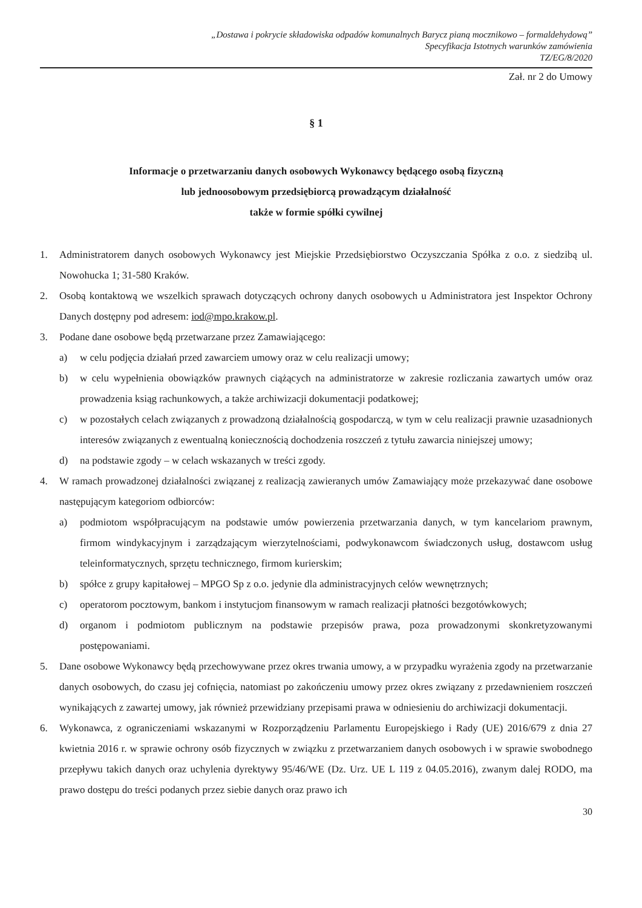„Dostawa i pokrycie składowiska odpadów komunalnych Barycz pianą mocznikowo – formaldehydową”
Specyfikacja Istotnych warunków zamówienia
TZ/EG/8/2020
Zał. nr 2 do Umowy
§ 1
Informacje o przetwarzaniu danych osobowych Wykonawcy będącego osobą fizyczną
lub jednoosobowym przedsiębiorcą prowadzącym działalność
także w formie spółki cywilnej
1. Administratorem danych osobowych Wykonawcy jest Miejskie Przedsiębiorstwo Oczyszczania Spółka z o.o. z siedzibą ul. Nowohucka 1; 31-580 Kraków.
2. Osobą kontaktową we wszelkich sprawach dotyczących ochrony danych osobowych u Administratora jest Inspektor Ochrony Danych dostępny pod adresem: iod@mpo.krakow.pl.
3. Podane dane osobowe będą przetwarzane przez Zamawiającego:
a) w celu podjęcia działań przed zawarciem umowy oraz w celu realizacji umowy;
b) w celu wypełnienia obowiązków prawnych ciążących na administratorze w zakresie rozliczania zawartych umów oraz prowadzenia ksiąg rachunkowych, a także archiwizacji dokumentacji podatkowej;
c) w pozostałych celach związanych z prowadzoną działalnością gospodarczą, w tym w celu realizacji prawnie uzasadnionych interesów związanych z ewentualną koniecznością dochodzenia roszczeń z tytułu zawarcia niniejszej umowy;
d) na podstawie zgody – w celach wskazanych w treści zgody.
4. W ramach prowadzonej działalności związanej z realizacją zawieranych umów Zamawiający może przekazywać dane osobowe następującym kategoriom odbiorców:
a) podmiotom współpracującym na podstawie umów powierzenia przetwarzania danych, w tym kancelariom prawnym, firmom windykacyjnym i zarządzającym wierzytelnościami, podwykonawcom świadczonych usług, dostawcom usług teleinformatycznych, sprzętu technicznego, firmom kurierskim;
b) spółce z grupy kapitałowej – MPGO Sp z o.o. jedynie dla administracyjnych celów wewnętrznych;
c) operatorom pocztowym, bankom i instytucjom finansowym w ramach realizacji płatności bezgotówkowych;
d) organom i podmiotom publicznym na podstawie przepisów prawa, poza prowadzonymi skonkretyzowanymi postępowaniami.
5. Dane osobowe Wykonawcy będą przechowywane przez okres trwania umowy, a w przypadku wyrażenia zgody na przetwarzanie danych osobowych, do czasu jej cofnięcia, natomiast po zakończeniu umowy przez okres związany z przedawnieniem roszczeń wynikających z zawartej umowy, jak również przewidziany przepisami prawa w odniesieniu do archiwizacji dokumentacji.
6. Wykonawca, z ograniczeniami wskazanymi w Rozporządzeniu Parlamentu Europejskiego i Rady (UE) 2016/679 z dnia 27 kwietnia 2016 r. w sprawie ochrony osób fizycznych w związku z przetwarzaniem danych osobowych i w sprawie swobodnego przepływu takich danych oraz uchylenia dyrektywy 95/46/WE (Dz. Urz. UE L 119 z 04.05.2016), zwanym dalej RODO, ma prawo dostępu do treści podanych przez siebie danych oraz prawo ich
30